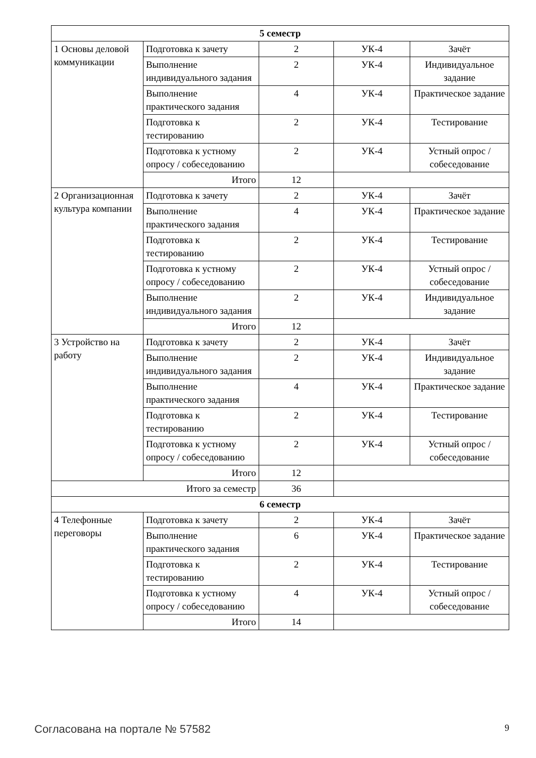| 5 семестр | | | | |
| 1 Основы деловой коммуникации | Подготовка к зачету | 2 | УК-4 | Зачёт |
| | Выполнение индивидуального задания | 2 | УК-4 | Индивидуальное задание |
| | Выполнение практического задания | 4 | УК-4 | Практическое задание |
| | Подготовка к тестированию | 2 | УК-4 | Тестирование |
| | Подготовка к устному опросу / собеседованию | 2 | УК-4 | Устный опрос / собеседование |
| | Итого | 12 | | |
| 2 Организационная культура компании | Подготовка к зачету | 2 | УК-4 | Зачёт |
| | Выполнение практического задания | 4 | УК-4 | Практическое задание |
| | Подготовка к тестированию | 2 | УК-4 | Тестирование |
| | Подготовка к устному опросу / собеседованию | 2 | УК-4 | Устный опрос / собеседование |
| | Выполнение индивидуального задания | 2 | УК-4 | Индивидуальное задание |
| | Итого | 12 | | |
| 3 Устройство на работу | Подготовка к зачету | 2 | УК-4 | Зачёт |
| | Выполнение индивидуального задания | 2 | УК-4 | Индивидуальное задание |
| | Выполнение практического задания | 4 | УК-4 | Практическое задание |
| | Подготовка к тестированию | 2 | УК-4 | Тестирование |
| | Подготовка к устному опросу / собеседованию | 2 | УК-4 | Устный опрос / собеседование |
| | Итого | 12 | | |
| Итого за семестр | | 36 | | |
| 6 семестр | | | | |
| 4 Телефонные переговоры | Подготовка к зачету | 2 | УК-4 | Зачёт |
| | Выполнение практического задания | 6 | УК-4 | Практическое задание |
| | Подготовка к тестированию | 2 | УК-4 | Тестирование |
| | Подготовка к устному опросу / собеседованию | 4 | УК-4 | Устный опрос / собеседование |
| | Итого | 14 | | |
Согласована на портале № 57582 9